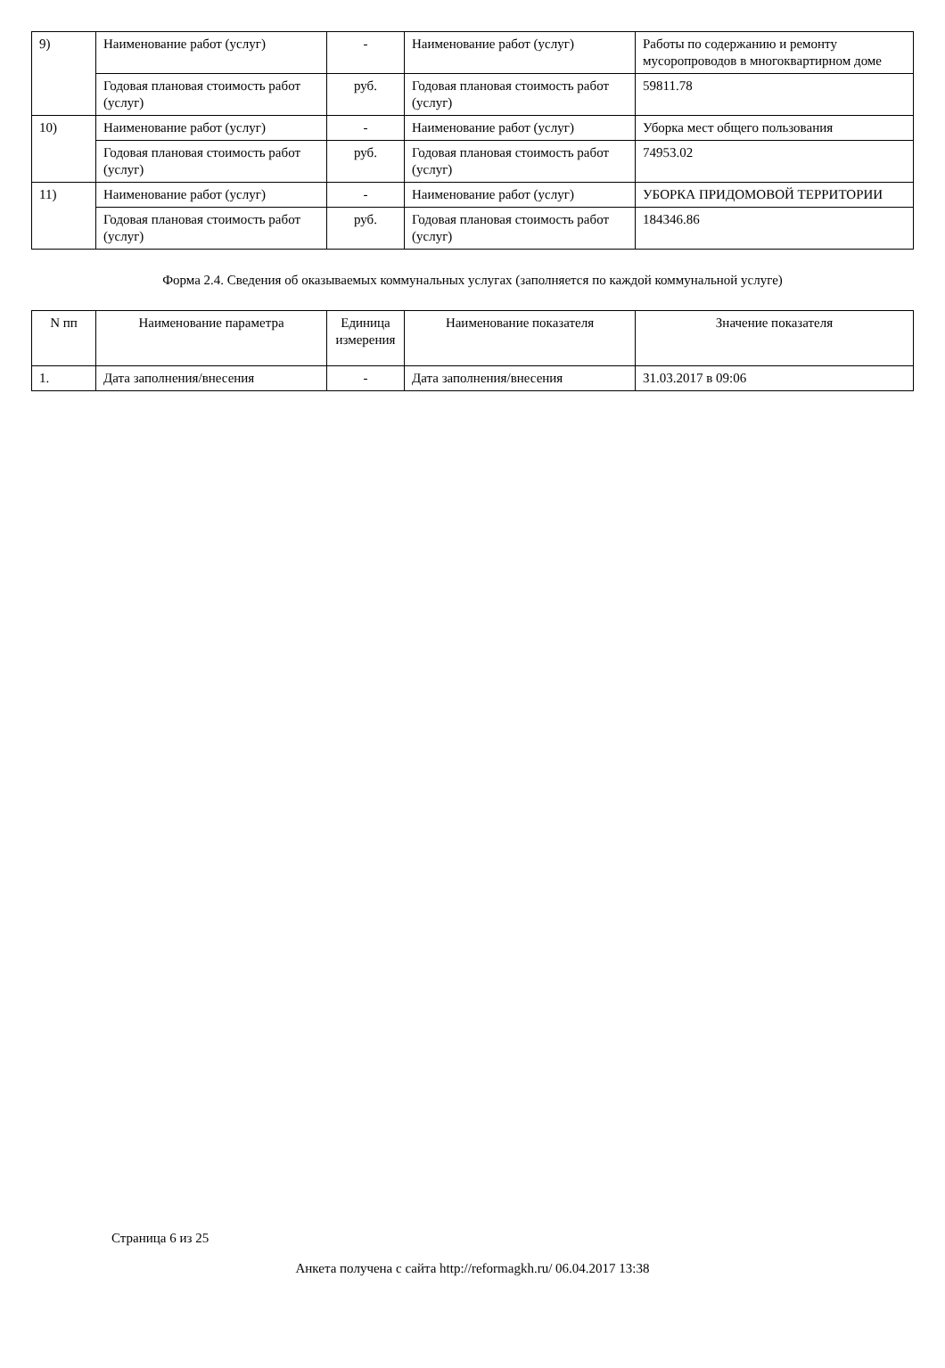| 9) | Наименование работ (услуг) | - | Наименование работ (услуг) | Работы по содержанию и ремонту мусоропроводов в многоквартирном доме |
| | Годовая плановая стоимость работ (услуг) | руб. | Годовая плановая стоимость работ (услуг) | 59811.78 |
| 10) | Наименование работ (услуг) | - | Наименование работ (услуг) | Уборка мест общего пользования |
| | Годовая плановая стоимость работ (услуг) | руб. | Годовая плановая стоимость работ (услуг) | 74953.02 |
| 11) | Наименование работ (услуг) | - | Наименование работ (услуг) | УБОРКА ПРИДОМОВОЙ ТЕРРИТОРИИ |
| | Годовая плановая стоимость работ (услуг) | руб. | Годовая плановая стоимость работ (услуг) | 184346.86 |
Форма 2.4. Сведения об оказываемых коммунальных услугах (заполняется по каждой коммунальной услуге)
| N пп | Наименование параметра | Единица измерения | Наименование показателя | Значение показателя |
| 1. | Дата заполнения/внесения | - | Дата заполнения/внесения | 31.03.2017 в 09:06 |
Страница 6 из 25
Анкета получена с сайта http://reformagkh.ru/ 06.04.2017 13:38